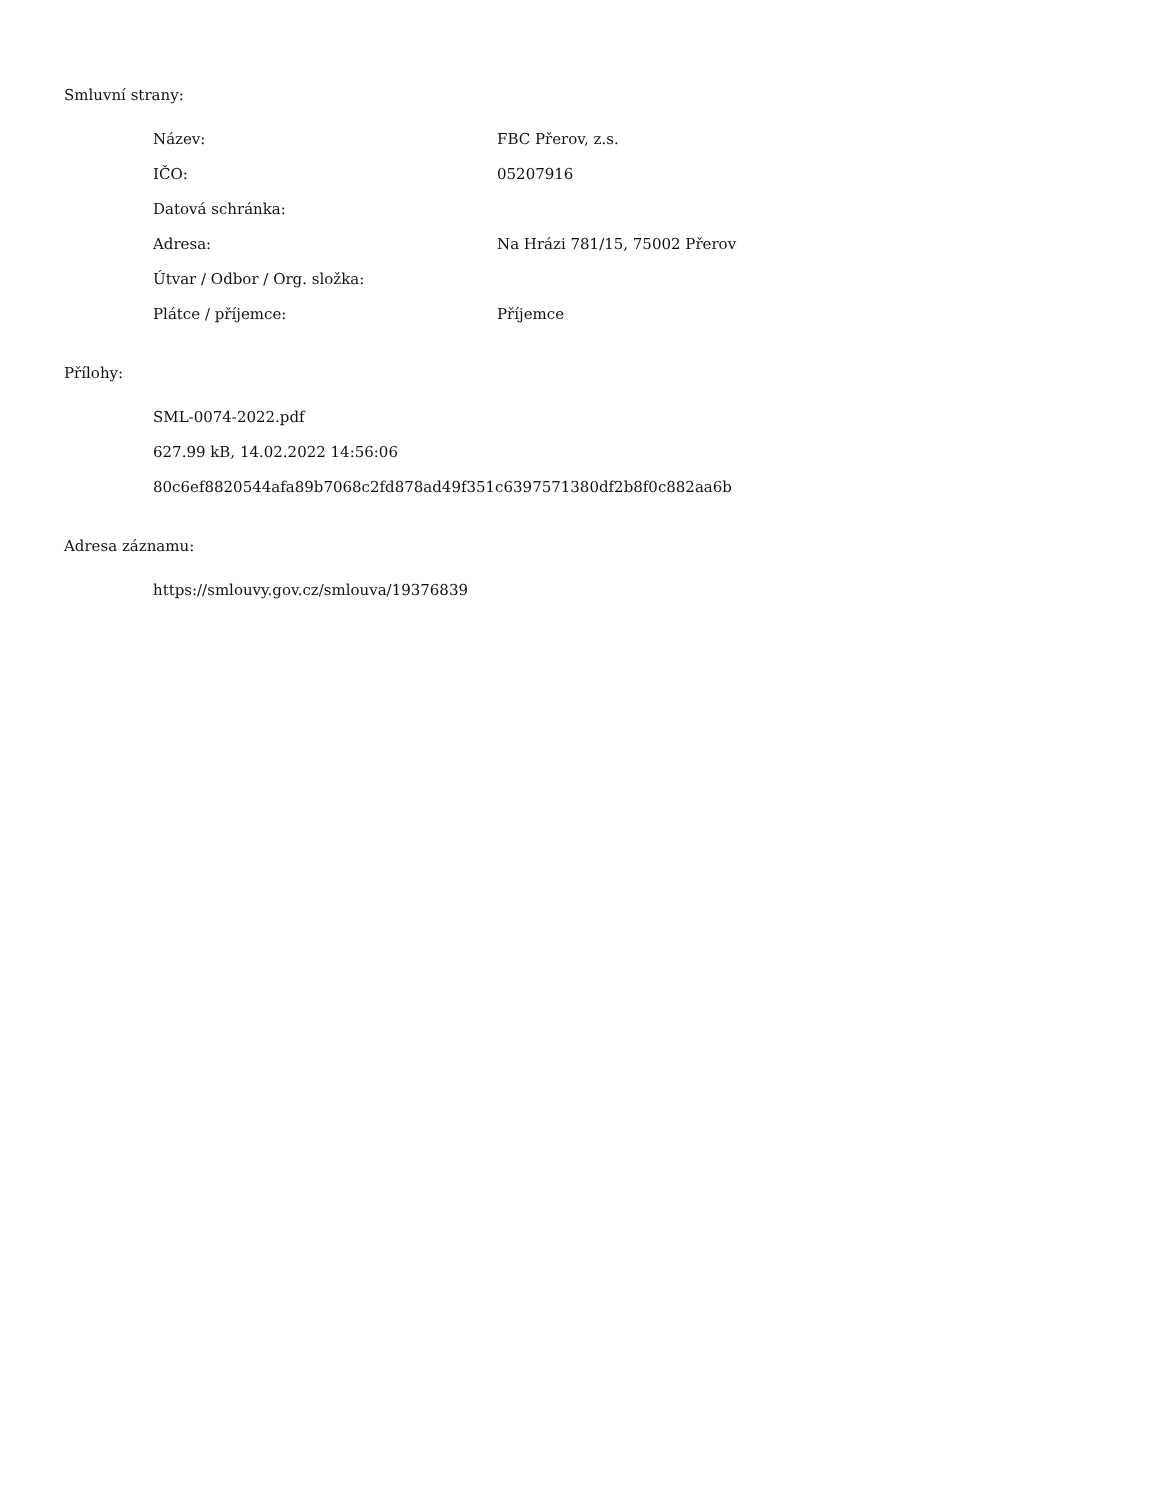Smluvní strany:
| Název: | FBC Přerov, z.s. |
| IČO: | 05207916 |
| Datová schránka: | |
| Adresa: | Na Hrázi 781/15, 75002 Přerov |
| Útvar / Odbor / Org. složka: | |
| Plátce / příjemce: | Příjemce |
Přílohy:
SML-0074-2022.pdf
627.99 kB, 14.02.2022 14:56:06
80c6ef8820544afa89b7068c2fd878ad49f351c6397571380df2b8f0c882aa6b
Adresa záznamu:
https://smlouvy.gov.cz/smlouva/19376839